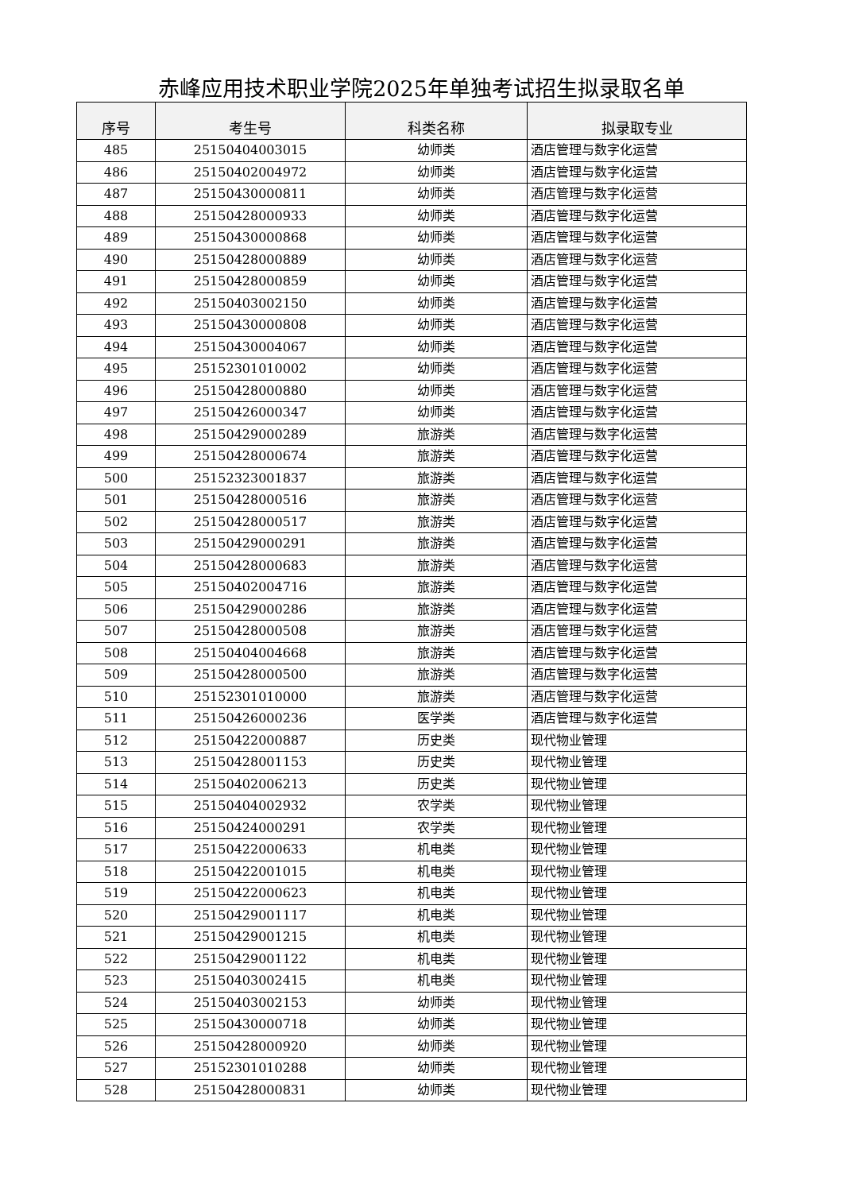赤峰应用技术职业学院2025年单独考试招生拟录取名单
| 序号 | 考生号 | 科类名称 | 拟录取专业 |
| --- | --- | --- | --- |
| 485 | 25150404003015 | 幼师类 | 酒店管理与数字化运营 |
| 486 | 25150402004972 | 幼师类 | 酒店管理与数字化运营 |
| 487 | 25150430000811 | 幼师类 | 酒店管理与数字化运营 |
| 488 | 25150428000933 | 幼师类 | 酒店管理与数字化运营 |
| 489 | 25150430000868 | 幼师类 | 酒店管理与数字化运营 |
| 490 | 25150428000889 | 幼师类 | 酒店管理与数字化运营 |
| 491 | 25150428000859 | 幼师类 | 酒店管理与数字化运营 |
| 492 | 25150403002150 | 幼师类 | 酒店管理与数字化运营 |
| 493 | 25150430000808 | 幼师类 | 酒店管理与数字化运营 |
| 494 | 25150430004067 | 幼师类 | 酒店管理与数字化运营 |
| 495 | 25152301010002 | 幼师类 | 酒店管理与数字化运营 |
| 496 | 25150428000880 | 幼师类 | 酒店管理与数字化运营 |
| 497 | 25150426000347 | 幼师类 | 酒店管理与数字化运营 |
| 498 | 25150429000289 | 旅游类 | 酒店管理与数字化运营 |
| 499 | 25150428000674 | 旅游类 | 酒店管理与数字化运营 |
| 500 | 25152323001837 | 旅游类 | 酒店管理与数字化运营 |
| 501 | 25150428000516 | 旅游类 | 酒店管理与数字化运营 |
| 502 | 25150428000517 | 旅游类 | 酒店管理与数字化运营 |
| 503 | 25150429000291 | 旅游类 | 酒店管理与数字化运营 |
| 504 | 25150428000683 | 旅游类 | 酒店管理与数字化运营 |
| 505 | 25150402004716 | 旅游类 | 酒店管理与数字化运营 |
| 506 | 25150429000286 | 旅游类 | 酒店管理与数字化运营 |
| 507 | 25150428000508 | 旅游类 | 酒店管理与数字化运营 |
| 508 | 25150404004668 | 旅游类 | 酒店管理与数字化运营 |
| 509 | 25150428000500 | 旅游类 | 酒店管理与数字化运营 |
| 510 | 25152301010000 | 旅游类 | 酒店管理与数字化运营 |
| 511 | 25150426000236 | 医学类 | 酒店管理与数字化运营 |
| 512 | 25150422000887 | 历史类 | 现代物业管理 |
| 513 | 25150428001153 | 历史类 | 现代物业管理 |
| 514 | 25150402006213 | 历史类 | 现代物业管理 |
| 515 | 25150404002932 | 农学类 | 现代物业管理 |
| 516 | 25150424000291 | 农学类 | 现代物业管理 |
| 517 | 25150422000633 | 机电类 | 现代物业管理 |
| 518 | 25150422001015 | 机电类 | 现代物业管理 |
| 519 | 25150422000623 | 机电类 | 现代物业管理 |
| 520 | 25150429001117 | 机电类 | 现代物业管理 |
| 521 | 25150429001215 | 机电类 | 现代物业管理 |
| 522 | 25150429001122 | 机电类 | 现代物业管理 |
| 523 | 25150403002415 | 机电类 | 现代物业管理 |
| 524 | 25150403002153 | 幼师类 | 现代物业管理 |
| 525 | 25150430000718 | 幼师类 | 现代物业管理 |
| 526 | 25150428000920 | 幼师类 | 现代物业管理 |
| 527 | 25152301010288 | 幼师类 | 现代物业管理 |
| 528 | 25150428000831 | 幼师类 | 现代物业管理 |